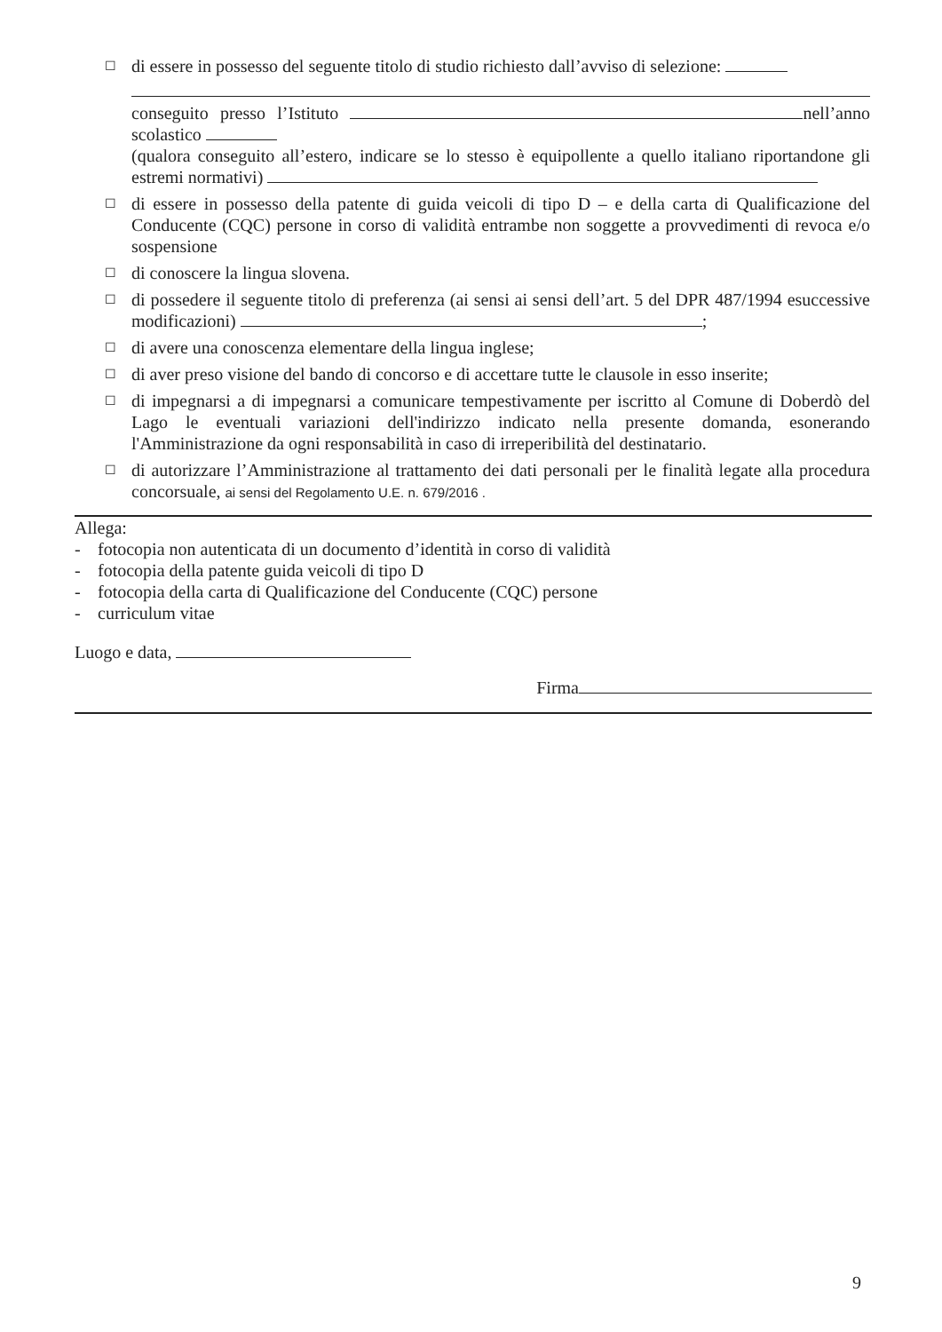☐
di essere in possesso del seguente titolo di studio richiesto dall’avviso di selezione:
conseguito presso l’Istituto nell’anno scolastico
(qualora conseguito all’estero, indicare se lo stesso è equipollente a quello italiano riportandone gli estremi normativi)
☐
di essere in possesso della patente di guida veicoli di tipo D – e della carta di Qualificazione del Conducente (CQC) persone in corso di validità entrambe non soggette a provvedimenti di revoca e/o sospensione
☐
di conoscere la lingua slovena.
☐
di possedere il seguente titolo di preferenza (ai sensi ai sensi dell’art. 5 del DPR 487/1994 esuccessive modificazioni) ;
☐
di avere una conoscenza elementare della lingua inglese;
☐
di aver preso visione del bando di concorso e di accettare tutte le clausole in esso inserite;
☐
di impegnarsi a di impegnarsi a comunicare tempestivamente per iscritto al Comune di Doberdò del Lago le eventuali variazioni dell'indirizzo indicato nella presente domanda, esonerando l'Amministrazione da ogni responsabilità in caso di irreperibilità del destinatario.
☐
di autorizzare l’Amministrazione al trattamento dei dati personali per le finalità legate alla procedura concorsuale, ai sensi del Regolamento U.E. n. 679/2016 .
Allega:
- fotocopia non autenticata di un documento d’identità in corso di validità
- fotocopia della patente guida veicoli di tipo D
- fotocopia della carta di Qualificazione del Conducente (CQC) persone
- curriculum vitae
Luogo e data,
Firma
9